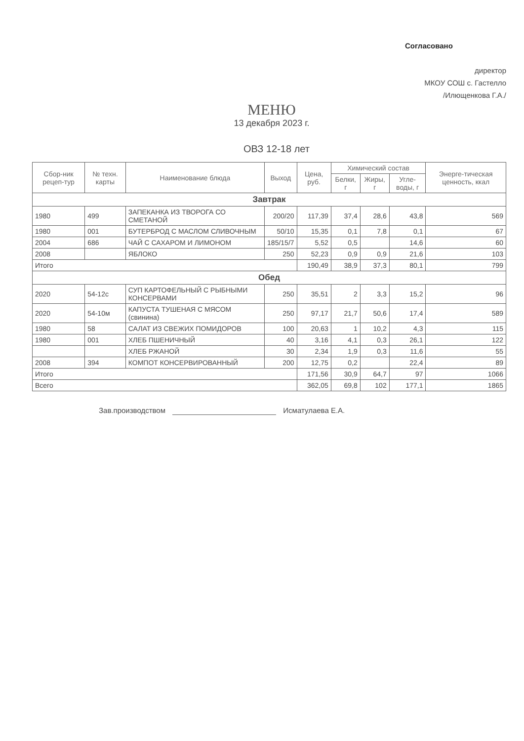Согласовано
директор
МКОУ СОШ с. Гастелло
/Илющенкова Г.А./
МЕНЮ
13 декабря 2023 г.
ОВЗ 12-18 лет
| Сбор-ник рецеп-тур | № техн. карты | Наименование блюда | Выход | Цена, руб. | Химический состав | | | Энерге-тическая ценность, ккал |
| --- | --- | --- | --- | --- | --- | --- | --- | --- |
| | | | | | Белки, г | Жиры, г | Угле-воды, г | |
| Завтрак | | | | | | | | |
| 1980 | 499 | ЗАПЕКАНКА ИЗ ТВОРОГА СО СМЕТАНОЙ | 200/20 | 117,39 | 37,4 | 28,6 | 43,8 | 569 |
| 1980 | 001 | БУТЕРБРОД С МАСЛОМ СЛИВОЧНЫМ | 50/10 | 15,35 | 0,1 | 7,8 | 0,1 | 67 |
| 2004 | 686 | ЧАЙ С САХАРОМ И ЛИМОНОМ | 185/15/7 | 5,52 | 0,5 | | 14,6 | 60 |
| 2008 | | ЯБЛОКО | 250 | 52,23 | 0,9 | 0,9 | 21,6 | 103 |
| Итого | | | | 190,49 | 38,9 | 37,3 | 80,1 | 799 |
| Обед | | | | | | | | |
| 2020 | 54-12с | СУП КАРТОФЕЛЬНЫЙ С РЫБНЫМИ КОНСЕРВАМИ | 250 | 35,51 | 2 | 3,3 | 15,2 | 96 |
| 2020 | 54-10м | КАПУСТА ТУШЕНАЯ С МЯСОМ (свинина) | 250 | 97,17 | 21,7 | 50,6 | 17,4 | 589 |
| 1980 | 58 | САЛАТ ИЗ СВЕЖИХ ПОМИДОРОВ | 100 | 20,63 | 1 | 10,2 | 4,3 | 115 |
| 1980 | 001 | ХЛЕБ ПШЕНИЧНЫЙ | 40 | 3,16 | 4,1 | 0,3 | 26,1 | 122 |
| | | ХЛЕБ РЖАНОЙ | 30 | 2,34 | 1,9 | 0,3 | 11,6 | 55 |
| 2008 | 394 | КОМПОТ КОНСЕРВИРОВАННЫЙ | 200 | 12,75 | 0,2 | | 22,4 | 89 |
| Итого | | | | 171,56 | 30,9 | 64,7 | 97 | 1066 |
| Всего | | | | 362,05 | 69,8 | 102 | 177,1 | 1865 |
Зав.производством Исматулаева Е.А.